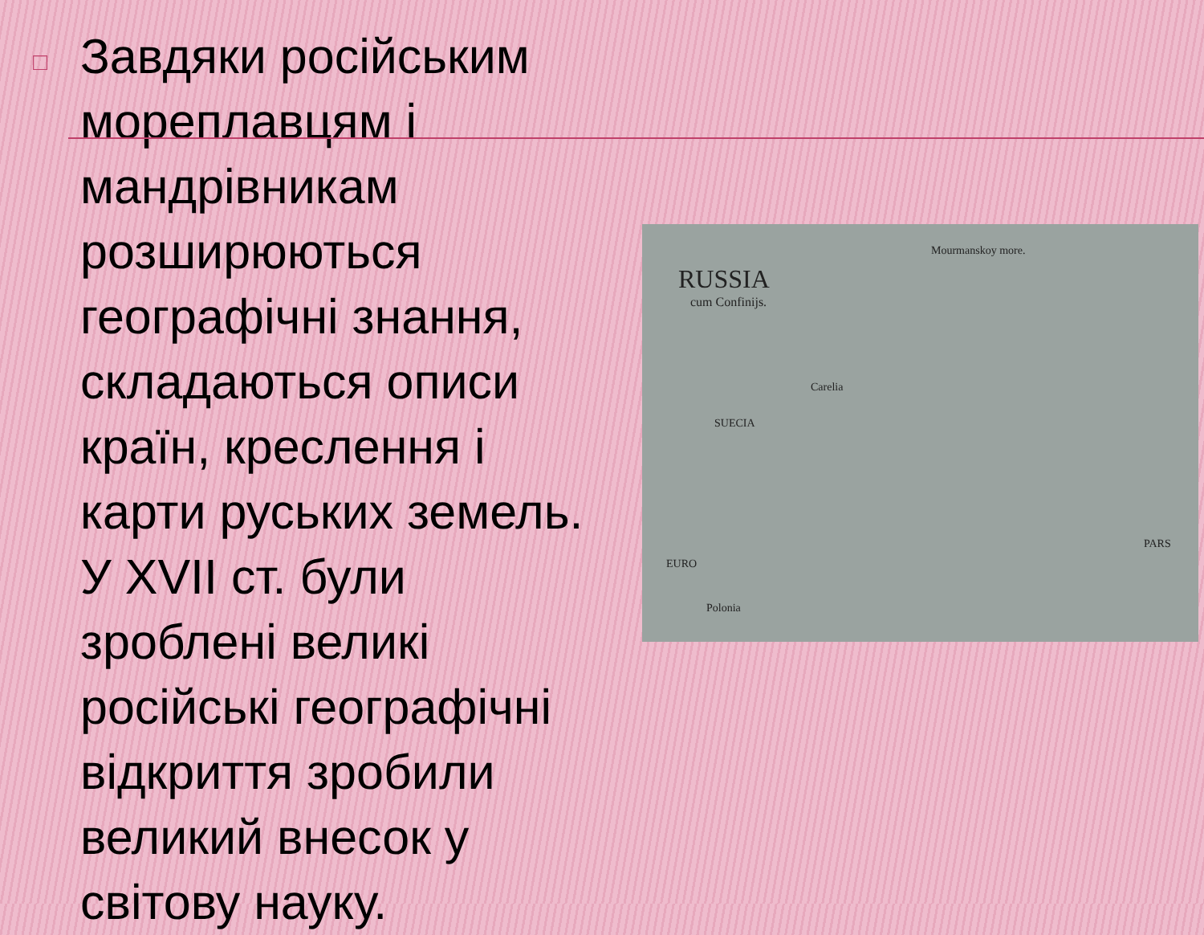□
Завдяки російським мореплавцям і мандрівникам розширюються географічні знання, складаються описи країн, креслення і карти руських земель. У XVII ст. були зроблені великі російські географічні відкриття зробили великий внесок у світову науку.
RUSSIA
cum Confinijs.
Mourmanskoy more.
Carelia
SUECIA
EURO
Polonia
PARS